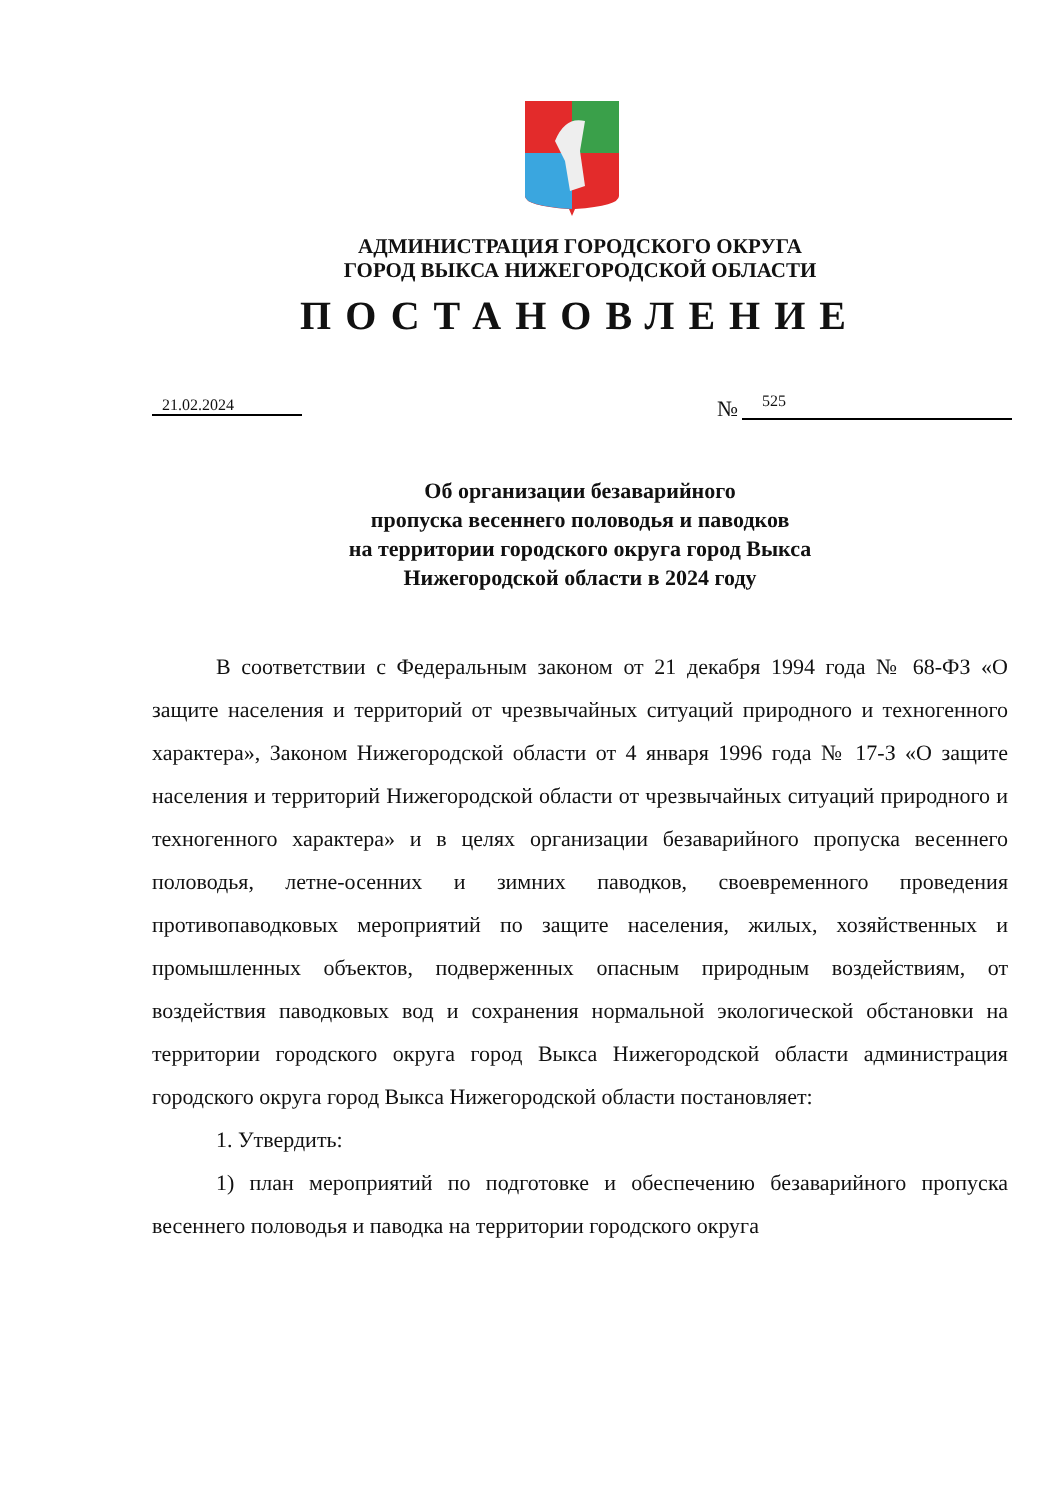АДМИНИСТРАЦИЯ ГОРОДСКОГО ОКРУГА
ГОРОД ВЫКСА НИЖЕГОРОДСКОЙ ОБЛАСТИ
ПОСТАНОВЛЕНИЕ
21.02.2024 №
525
Об организации безаварийного
пропуска весеннего половодья и паводков
на территории городского округа город Выкса
Нижегородской области в 2024 году
В соответствии с Федеральным законом от 21 декабря 1994 года № 68-ФЗ «О защите населения и территорий от чрезвычайных ситуаций природного и техногенного характера», Законом Нижегородской области от 4 января 1996 года № 17-З «О защите населения и территорий Нижегородской области от чрезвычайных ситуаций природного и техногенного характера» и в целях организации безаварийного пропуска весеннего половодья, летне-осенних и зимних паводков, своевременного проведения противопаводковых мероприятий по защите населения, жилых, хозяйственных и промышленных объектов, подверженных опасным природным воздействиям, от воздействия паводковых вод и сохранения нормальной экологической обстановки на территории городского округа город Выкса Нижегородской области администрация городского округа город Выкса Нижегородской области постановляет:
1. Утвердить:
1) план мероприятий по подготовке и обеспечению безаварийного пропуска весеннего половодья и паводка на территории городского округа